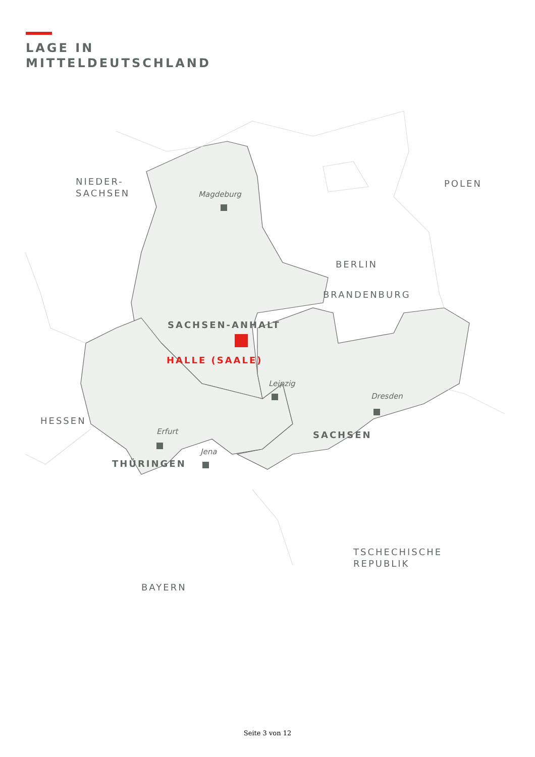LAGE IN
MITTELDEUTSCHLAND
POLEN
BERLIN
NIEDER-
SACHSEN
BRANDENBURG
HESSEN
TSCHECHISCHE
REPUBLIK
BAYERN
SACHSEN-ANHALT
SACHSEN
THÜRINGEN
HALLE (SAALE)
Magdeburg
Leipzig
Dresden
Erfurt
Jena
Seite 3 von 12